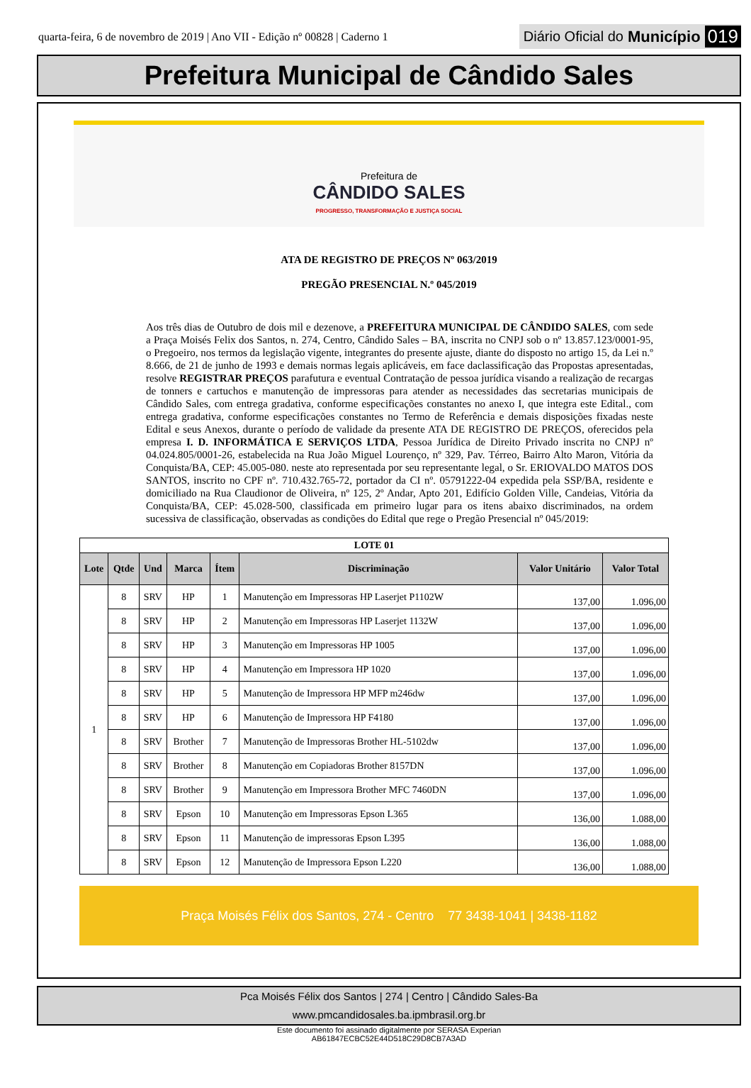quarta-feira, 6 de novembro de 2019 | Ano VII - Edição nº 00828 | Caderno 1 Diário Oficial do Município 019
Prefeitura Municipal de Cândido Sales
Prefeitura de
CÂNDIDO SALES
PROGRESSO, TRANSFORMAÇÃO E JUSTIÇA SOCIAL
ATA DE REGISTRO DE PREÇOS Nº 063/2019
PREGÃO PRESENCIAL N.º 045/2019
Aos três dias de Outubro de dois mil e dezenove, a PREFEITURA MUNICIPAL DE CÂNDIDO SALES, com sede a Praça Moisés Felix dos Santos, n. 274, Centro, Cândido Sales – BA, inscrita no CNPJ sob o nº 13.857.123/0001-95, o Pregoeiro, nos termos da legislação vigente, integrantes do presente ajuste, diante do disposto no artigo 15, da Lei n.º 8.666, de 21 de junho de 1993 e demais normas legais aplicáveis, em face daclassificação das Propostas apresentadas, resolve REGISTRAR PREÇOS parafutura e eventual Contratação de pessoa jurídica visando a realização de recargas de tonners e cartuchos e manutenção de impressoras para atender as necessidades das secretarias municipais de Cândido Sales, com entrega gradativa, conforme especificações constantes no anexo I, que integra este Edital., com entrega gradativa, conforme especificações constantes no Termo de Referência e demais disposições fixadas neste Edital e seus Anexos, durante o período de validade da presente ATA DE REGISTRO DE PREÇOS, oferecidos pela empresa I. D. INFORMÁTICA E SERVIÇOS LTDA, Pessoa Jurídica de Direito Privado inscrita no CNPJ nº 04.024.805/0001-26, estabelecida na Rua João Miguel Lourenço, nº 329, Pav. Térreo, Bairro Alto Maron, Vitória da Conquista/BA, CEP: 45.005-080. neste ato representada por seu representante legal, o Sr. ERIOVALDO MATOS DOS SANTOS, inscrito no CPF nº. 710.432.765-72, portador da CI nº. 05791222-04 expedida pela SSP/BA, residente e domiciliado na Rua Claudionor de Oliveira, nº 125, 2º Andar, Apto 201, Edifício Golden Ville, Candeias, Vitória da Conquista/BA, CEP: 45.028-500, classificada em primeiro lugar para os itens abaixo discriminados, na ordem sucessiva de classificação, observadas as condições do Edital que rege o Pregão Presencial nº 045/2019:
| LOTE 01 | | | | | | | |
| Lote | Qtde | Und | Marca | Ítem | Discriminação | Valor Unitário | Valor Total |
| 1 | 8 | SRV | HP | 1 | Manutenção em Impressoras HP Laserjet P1102W | 137,00 | 1.096,00 |
| | 8 | SRV | HP | 2 | Manutenção em Impressoras HP Laserjet 1132W | 137,00 | 1.096,00 |
| | 8 | SRV | HP | 3 | Manutenção em Impressoras HP 1005 | 137,00 | 1.096,00 |
| | 8 | SRV | HP | 4 | Manutenção em Impressora HP 1020 | 137,00 | 1.096,00 |
| | 8 | SRV | HP | 5 | Manutenção de Impressora HP MFP m246dw | 137,00 | 1.096,00 |
| | 8 | SRV | HP | 6 | Manutenção de Impressora HP F4180 | 137,00 | 1.096,00 |
| | 8 | SRV | Brother | 7 | Manutenção de Impressoras Brother HL-5102dw | 137,00 | 1.096,00 |
| | 8 | SRV | Brother | 8 | Manutenção em Copiadoras Brother 8157DN | 137,00 | 1.096,00 |
| | 8 | SRV | Brother | 9 | Manutenção em Impressora Brother MFC 7460DN | 137,00 | 1.096,00 |
| | 8 | SRV | Epson | 10 | Manutenção em Impressoras Epson L365 | 136,00 | 1.088,00 |
| | 8 | SRV | Epson | 11 | Manutenção de impressoras Epson L395 | 136,00 | 1.088,00 |
| | 8 | SRV | Epson | 12 | Manutenção de Impressora Epson L220 | 136,00 | 1.088,00 |
Praça Moisés Félix dos Santos, 274 - Centro 77 3438-1041 | 3438-1182
Pca Moisés Félix dos Santos | 274 | Centro | Cândido Sales-Ba
www.pmcandidosales.ba.ipmbrasil.org.br
Este documento foi assinado digitalmente por SERASA Experian
AB61847ECBC52E44D518C29D8CB7A3AD